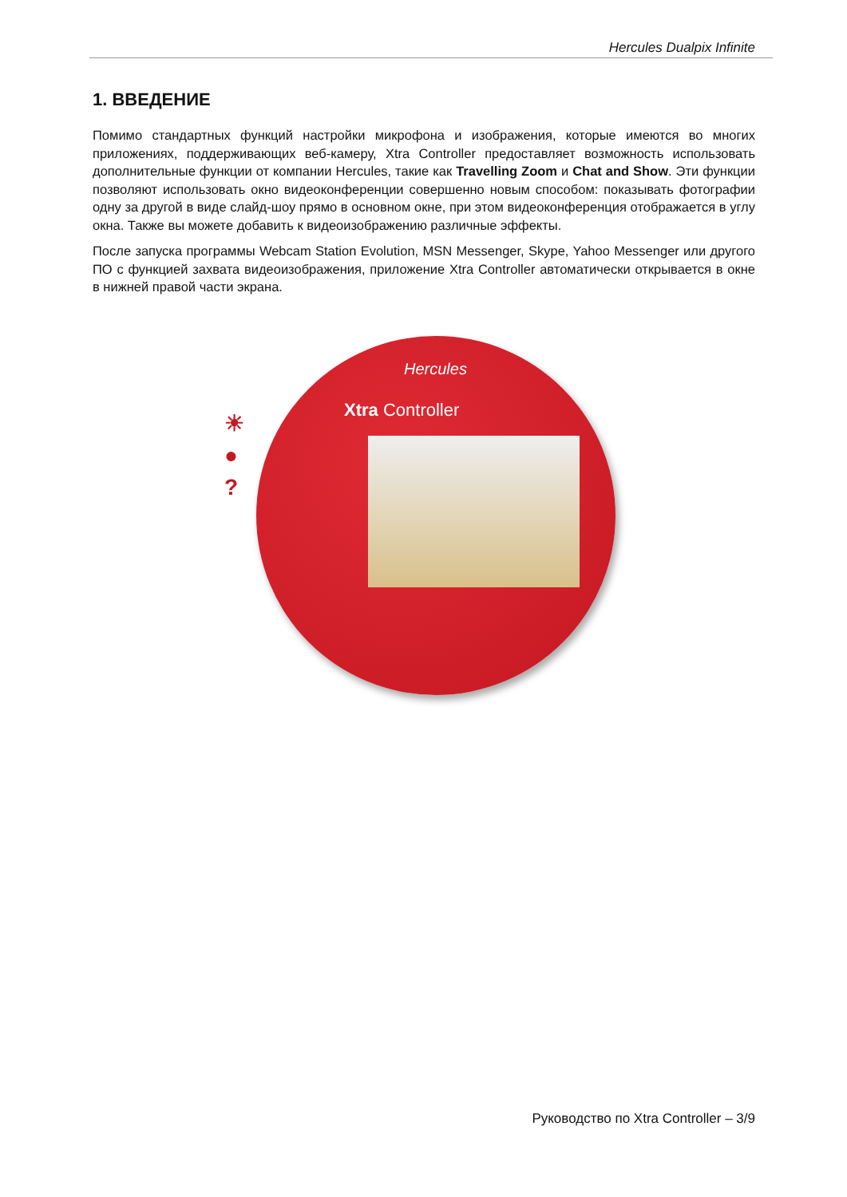Hercules Dualpix Infinite
1. ВВЕДЕНИЕ
Помимо стандартных функций настройки микрофона и изображения, которые имеются во многих приложениях, поддерживающих веб-камеру, Xtra Controller предоставляет возможность использовать дополнительные функции от компании Hercules, такие как Travelling Zoom и Chat and Show. Эти функции позволяют использовать окно видеоконференции совершенно новым способом: показывать фотографии одну за другой в виде слайд-шоу прямо в основном окне, при этом видеоконференция отображается в углу окна. Также вы можете добавить к видеоизображению различные эффекты.
После запуска программы Webcam Station Evolution, MSN Messenger, Skype, Yahoo Messenger или другого ПО с функцией захвата видеоизображения, приложение Xtra Controller автоматически открывается в окне в нижней правой части экрана.
☀
●
?
Hercules
Xtra Controller
Руководство по Xtra Controller – 3/9